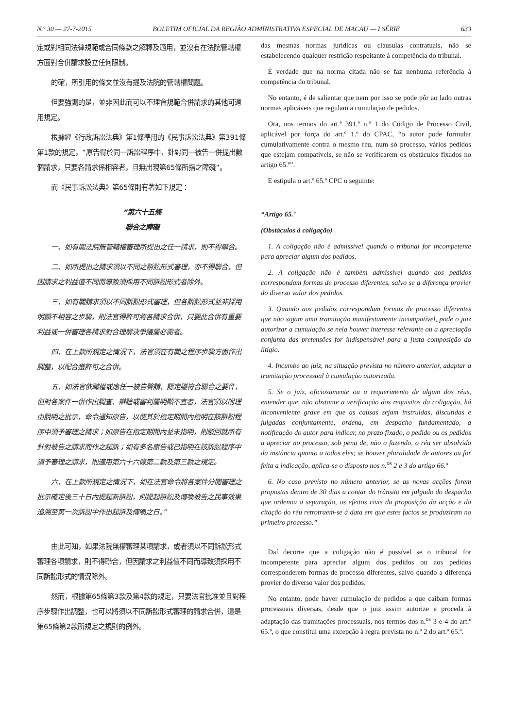N.º 30 — 27-7-2015 BOLETIM OFICIAL DA REGIÃO ADMINISTRATIVA ESPECIAL DE MACAU — I SÉRIE 633
定或對相同法律規範或合同條款之解釋及適用，並沒有在法院管轄權方面對合併請求設立任何限制。
的確，所引用的條文並沒有提及法院的管轄權問題。
但要強調的是，並非因此而可以不理會規範合併請求的其他可適用規定。
根據經《行政訴訟法典》第1條準用的《民事訴訟法典》第391條第1款的規定，“原告得於同一訴訟程序中，針對同一被告一併提出數個請求，只要各請求係相容者，且無出現第65條所指之障礙”。
而《民事訴訟法典》第65條則有著如下規定：
“第六十五條
聯合之障礙
一、如有關法院無管轄權審理所提出之任一請求，則不得聯合。
二、如所提出之請求須以不同之訴訟形式審理，亦不得聯合，但因請求之利益值不同而導致須採用不同訴訟形式者除外。
三、如有關請求須以不同訴訟形式審理，但各訴訟形式並非採用明顯不相容之步驟，則法官得許可將各請求合併，只要此合併有重要利益或一併審理各請求對合理解決爭議屬必需者。
四、在上款所規定之情況下，法官須在有關之程序步驟方面作出調整，以配合獲許可之合併。
五、如法官依職權或應任一被告聲請，認定雖符合聯合之要件，但對各案件一併作出調查、辯論或審判屬明顯不宜者，法官須以附理由說明之批示，命令通知原告，以便其於指定期間內指明在該訴訟程序中須予審理之請求；如原告在指定期間內並未指明，則駁回就所有針對被告之請求而作之起訴；如有多名原告或已指明在該訴訟程序中須予審理之請求，則適用第六十六條第二款及第三款之規定。
六、在上款所規定之情況下，如在法官命令將各案件分開審理之批示確定後三十日內提起新訴訟，則提起訴訟及傳喚被告之民事效果追溯至第一次訴訟中作出起訴及傳喚之日。”
由此可知，如果法院無權審理某項請求，或者須以不同訴訟形式審理各項請求，則不得聯合，但因請求之利益值不同而導致須採用不同訴訟形式的情況除外。
然而，根據第65條第3款及第4款的規定，只要法官批准並且對程序步驟作出調整，也可以將須以不同訴訟形式審理的請求合併，這是第65條第2款所規定之規則的例外。
das mesmas normas jurídicas ou cláusulas contratuais, não se estabelecendo qualquer restrição respeitante à competência do tribunal.
É verdade que na norma citada não se faz nenhuma referência à competência do tribunal.
No entanto, é de salientar que nem por isso se pode pôr ao lado outras normas aplicáveis que regulam a cumulação de pedidos.
Ora, nos termos do art.º 391.º n.º 1 do Código de Processo Civil, aplicável por força do art.º 1.º do CPAC, “o autor pode formular cumulativamente contra o mesmo réu, num só processo, vários pedidos que estejam compatíveis, se não se verificarem os obstáculos fixados no artigo 65.º”.
E estipula o art.º 65.º CPC o seguinte:
“Artigo 65.º
(Obstáculos à coligação)
1. A coligação não é admissível quando o tribunal for incompetente para apreciar algum dos pedidos.
2. A coligação não é também admissível quando aos pedidos correspondam formas de processo diferentes, salvo se a diferença provier do diverso valor dos pedidos.
3. Quando aos pedidos correspondam formas de processo diferentes que não sigam uma tramitação manifestamente incompatível, pode o juiz autorizar a cumulação se nela houver interesse relevante ou a apreciação conjunta das pretensões for indispensável para a justa composição do litígio.
4. Incumbe ao juiz, na situação prevista no número anterior, adaptar a tramitação processual à cumulação autorizada.
5. Se o juiz, oficiosamente ou a requerimento de algum dos réus, entender que, não obstante a verificação dos requisitos da coligação, há inconveniente grave em que as causas sejam instruídas, discutidas e julgadas conjuntamente, ordena, em despacho fundamentado, a notificação do autor para indicar, no prazo fixado, o pedido ou os pedidos a apreciar no processo, sob pena de, não o fazendo, o réu ser absolvido da instância quanto a todos eles; se houver pluralidade de autores ou for feita a indicação, aplica-se o disposto nos n.<sup>os</sup> 2 e 3 do artigo 66.º
6. No caso previsto no número anterior, se as novas acções forem propostas dentro de 30 dias a contar do trânsito em julgado do despacho que ordenou a separação, os efeitos civis da proposição da acção e da citação do réu retrotraem-se à data em que estes factos se produziram no primeiro processo.”
Daí decorre que a coligação não é possível se o tribunal for incompetente para apreciar algum dos pedidos ou aos pedidos corresponderem formas de processo diferentes, salvo quando a diferença provier do diverso valor dos pedidos.
No entanto, pode haver cumulação de pedidos a que caibam formas processuais diversas, desde que o juiz assim autorize e proceda à adaptação das tramitações processuais, nos termos dos n.<sup>os</sup> 3 e 4 do art.º 65.º, o que constitui uma excepção à regra prevista no n.º 2 do art.º 65.º.